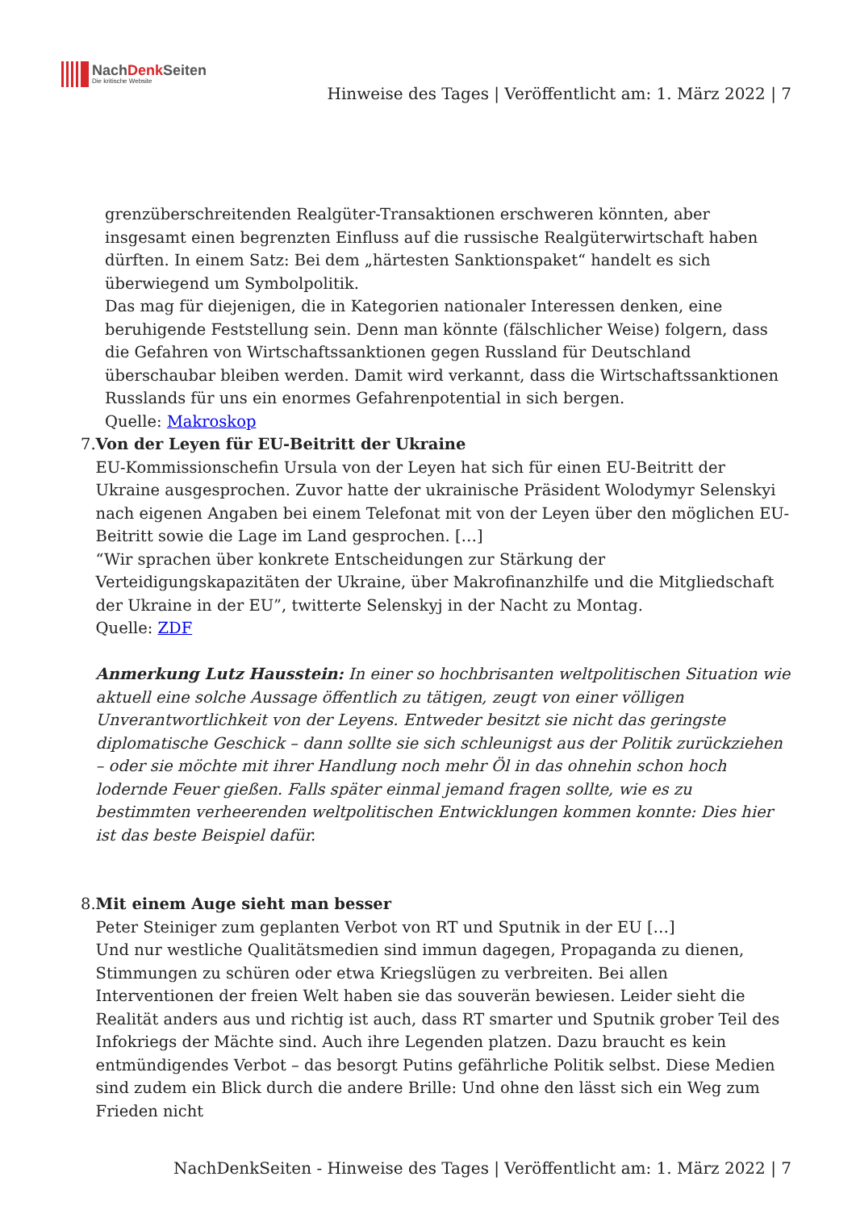NachDenk Seiten
Die kritische Website
Hinweise des Tages | Veröffentlicht am: 1. März 2022 | 7
grenzüberschreitenden Realgüter-Transaktionen erschweren könnten, aber insgesamt einen begrenzten Einfluss auf die russische Realgüterwirtschaft haben dürften. In einem Satz: Bei dem „härtesten Sanktionspaket“ handelt es sich überwiegend um Symbolpolitik.
Das mag für diejenigen, die in Kategorien nationaler Interessen denken, eine beruhigende Feststellung sein. Denn man könnte (fälschlicher Weise) folgern, dass die Gefahren von Wirtschaftssanktionen gegen Russland für Deutschland überschaubar bleiben werden. Damit wird verkannt, dass die Wirtschaftssanktionen Russlands für uns ein enormes Gefahrenpotential in sich bergen.
Quelle: Makroskop
7. Von der Leyen für EU-Beitritt der Ukraine
EU-Kommissionschefin Ursula von der Leyen hat sich für einen EU-Beitritt der Ukraine ausgesprochen. Zuvor hatte der ukrainische Präsident Wolodymyr Selenskyi nach eigenen Angaben bei einem Telefonat mit von der Leyen über den möglichen EU-Beitritt sowie die Lage im Land gesprochen. […]
“Wir sprachen über konkrete Entscheidungen zur Stärkung der Verteidigungskapazitäten der Ukraine, über Makrofinanzhilfe und die Mitgliedschaft der Ukraine in der EU”, twitterte Selenskyj in der Nacht zu Montag.
Quelle: ZDF
Anmerkung Lutz Hausstein: In einer so hochbrisanten weltpolitischen Situation wie aktuell eine solche Aussage öffentlich zu tätigen, zeugt von einer völligen Unverantwortlichkeit von der Leyens. Entweder besitzt sie nicht das geringste diplomatische Geschick – dann sollte sie sich schleunigst aus der Politik zurückziehen – oder sie möchte mit ihrer Handlung noch mehr Öl in das ohnehin schon hoch lodernde Feuer gießen. Falls später einmal jemand fragen sollte, wie es zu bestimmten verheerenden weltpolitischen Entwicklungen kommen konnte: Dies hier ist das beste Beispiel dafür.
8. Mit einem Auge sieht man besser
Peter Steiniger zum geplanten Verbot von RT und Sputnik in der EU […]
Und nur westliche Qualitätsmedien sind immun dagegen, Propaganda zu dienen, Stimmungen zu schüren oder etwa Kriegslügen zu verbreiten. Bei allen Interventionen der freien Welt haben sie das souverän bewiesen. Leider sieht die Realität anders aus und richtig ist auch, dass RT smarter und Sputnik grober Teil des Infokriegs der Mächte sind. Auch ihre Legenden platzen. Dazu braucht es kein entmündigendes Verbot – das besorgt Putins gefährliche Politik selbst. Diese Medien sind zudem ein Blick durch die andere Brille: Und ohne den lässt sich ein Weg zum Frieden nicht
NachDenkSeiten - Hinweise des Tages | Veröffentlicht am: 1. März 2022 | 7